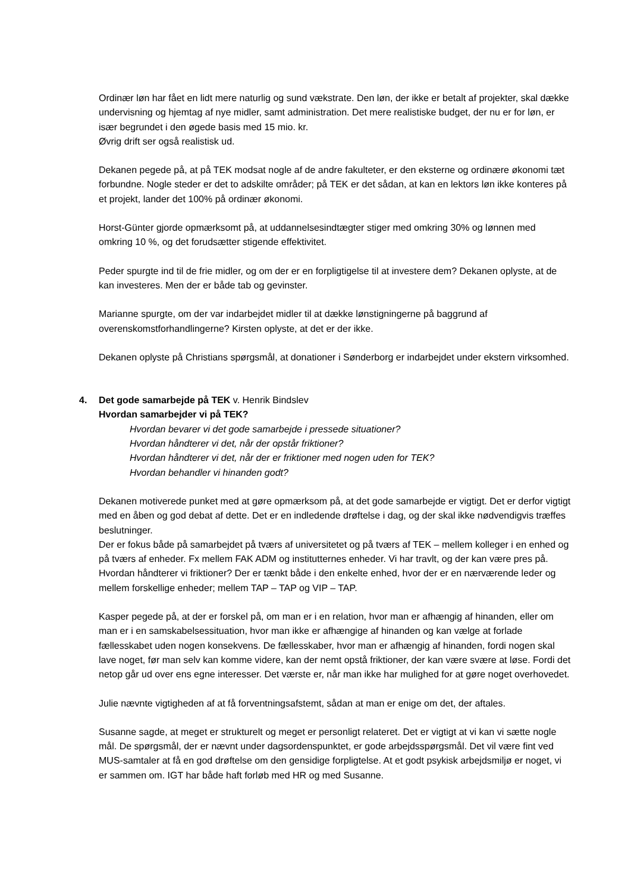Ordinær løn har fået en lidt mere naturlig og sund vækstrate. Den løn, der ikke er betalt af projekter, skal dække undervisning og hjemtag af nye midler, samt administration. Det mere realistiske budget, der nu er for løn, er især begrundet i den øgede basis med 15 mio. kr.
Øvrig drift ser også realistisk ud.
Dekanen pegede på, at på TEK modsat nogle af de andre fakulteter, er den eksterne og ordinære økonomi tæt forbundne. Nogle steder er det to adskilte områder; på TEK er det sådan, at kan en lektors løn ikke konteres på et projekt, lander det 100% på ordinær økonomi.
Horst-Günter gjorde opmærksomt på, at uddannelsesindtægter stiger med omkring 30% og lønnen med omkring 10 %, og det forudsætter stigende effektivitet.
Peder spurgte ind til de frie midler, og om der er en forpligtigelse til at investere dem? Dekanen oplyste, at de kan investeres. Men der er både tab og gevinster.
Marianne spurgte, om der var indarbejdet midler til at dække lønstigningerne på baggrund af overenskomstforhandlingerne? Kirsten oplyste, at det er der ikke.
Dekanen oplyste på Christians spørgsmål, at donationer i Sønderborg er indarbejdet under ekstern virksomhed.
4. Det gode samarbejde på TEK v. Henrik Bindslev
Hvordan samarbejder vi på TEK?
Hvordan bevarer vi det gode samarbejde i pressede situationer?
Hvordan håndterer vi det, når der opstår friktioner?
Hvordan håndterer vi det, når der er friktioner med nogen uden for TEK?
Hvordan behandler vi hinanden godt?
Dekanen motiverede punket med at gøre opmærksom på, at det gode samarbejde er vigtigt. Det er derfor vigtigt med en åben og god debat af dette. Det er en indledende drøftelse i dag, og der skal ikke nødvendigvis træffes beslutninger.
Der er fokus både på samarbejdet på tværs af universitetet og på tværs af TEK – mellem kolleger i en enhed og på tværs af enheder. Fx mellem FAK ADM og institutternes enheder. Vi har travlt, og der kan være pres på. Hvordan håndterer vi friktioner? Der er tænkt både i den enkelte enhed, hvor der er en nærværende leder og mellem forskellige enheder; mellem TAP – TAP og VIP – TAP.
Kasper pegede på, at der er forskel på, om man er i en relation, hvor man er afhængig af hinanden, eller om man er i en samskabelsessituation, hvor man ikke er afhængige af hinanden og kan vælge at forlade fællesskabet uden nogen konsekvens. De fællesskaber, hvor man er afhængig af hinanden, fordi nogen skal lave noget, før man selv kan komme videre, kan der nemt opstå friktioner, der kan være svære at løse. Fordi det netop går ud over ens egne interesser. Det værste er, når man ikke har mulighed for at gøre noget overhovedet.
Julie nævnte vigtigheden af at få forventningsafstemt, sådan at man er enige om det, der aftales.
Susanne sagde, at meget er strukturelt og meget er personligt relateret. Det er vigtigt at vi kan vi sætte nogle mål. De spørgsmål, der er nævnt under dagsordenspunktet, er gode arbejdsspørgsmål. Det vil være fint ved MUS-samtaler at få en god drøftelse om den gensidige forpligtelse. At et godt psykisk arbejdsmiljø er noget, vi er sammen om. IGT har både haft forløb med HR og med Susanne.